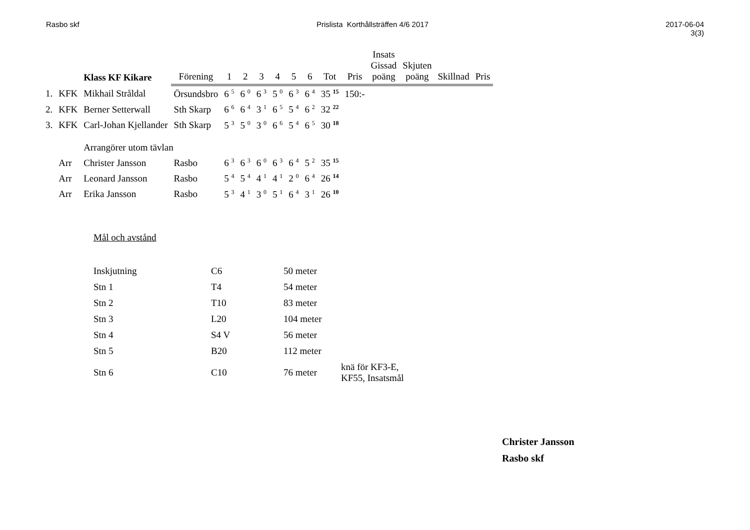Rasbo skf Prislista Korthållsträffen 4/6 2017
2017-06-04
3(3)
| | | Klass KF Kikare | Förening | 1 | 2 | 3 | 4 | 5 | 6 | Tot | Pris | Insats Gissad poäng | Skjuten poäng | Skillnad | Pris |
| --- | --- | --- | --- | --- | --- | --- | --- | --- | --- | --- | --- | --- | --- | --- | --- |
| 1. | KFK | Mikhail Stråldal | Örsundsbro | 6 <sup>5</sup> | 6 <sup>0</sup> | 6 <sup>3</sup> | 5 <sup>0</sup> | 6 <sup>3</sup> | 6 <sup>4</sup> | 35 <sup>15</sup> | 150:- | | | | |
| 2. | KFK | Berner Setterwall | Sth Skarp | 6 <sup>6</sup> | 6 <sup>4</sup> | 3 <sup>1</sup> | 6 <sup>5</sup> | 5 <sup>4</sup> | 6 <sup>2</sup> | 32 <sup>22</sup> | | | | | |
| 3. | KFK | Carl-Johan Kjellander | Sth Skarp | 5 <sup>3</sup> | 5 <sup>0</sup> | 3 <sup>0</sup> | 6 <sup>6</sup> | 5 <sup>4</sup> | 6 <sup>5</sup> | 30 <sup>18</sup> | | | | | |
| | | Arrangörer utom tävlan | | | | | | | | | | | | | |
| | Arr | Christer Jansson | Rasbo | 6 <sup>3</sup> | 6 <sup>3</sup> | 6 <sup>0</sup> | 6 <sup>3</sup> | 6 <sup>4</sup> | 5 <sup>2</sup> | 35 <sup>15</sup> | | | | | |
| | Arr | Leonard Jansson | Rasbo | 5 <sup>4</sup> | 5 <sup>4</sup> | 4 <sup>1</sup> | 4 <sup>1</sup> | 2 <sup>0</sup> | 6 <sup>4</sup> | 26 <sup>14</sup> | | | | | |
| | Arr | Erika Jansson | Rasbo | 5 <sup>3</sup> | 4 <sup>1</sup> | 3 <sup>0</sup> | 5 <sup>1</sup> | 6 <sup>4</sup> | 3 <sup>1</sup> | 26 <sup>10</sup> | | | | | |
Mål och avstånd
| Inskjutning | C6 | 50 meter | |
| Stn 1 | T4 | 54 meter | |
| Stn 2 | T10 | 83 meter | |
| Stn 3 | L20 | 104 meter | |
| Stn 4 | S4 V | 56 meter | |
| Stn 5 | B20 | 112 meter | |
| Stn 6 | C10 | 76 meter | knä för KF3-E, KF55, Insatsmål |
Christer Jansson
Rasbo skf